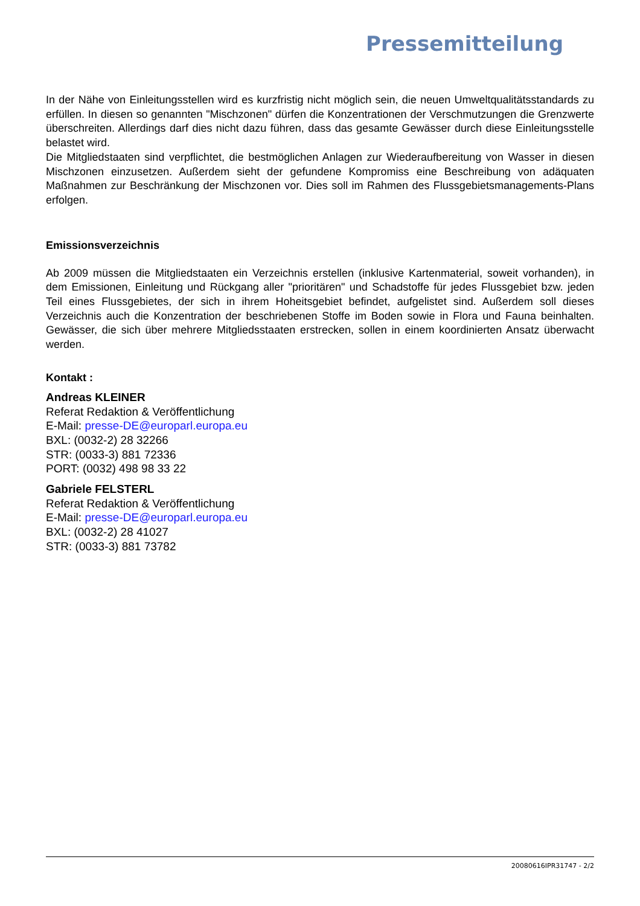Pressemitteilung
In der Nähe von Einleitungsstellen wird es kurzfristig nicht möglich sein, die neuen Umweltqualitätsstandards zu erfüllen. In diesen so genannten "Mischzonen" dürfen die Konzentrationen der Verschmutzungen die Grenzwerte überschreiten. Allerdings darf dies nicht dazu führen, dass das gesamte Gewässer durch diese Einleitungsstelle belastet wird.
Die Mitgliedstaaten sind verpflichtet, die bestmöglichen Anlagen zur Wiederaufbereitung von Wasser in diesen Mischzonen einzusetzen. Außerdem sieht der gefundene Kompromiss eine Beschreibung von adäquaten Maßnahmen zur Beschränkung der Mischzonen vor. Dies soll im Rahmen des Flussgebietsmanagements-Plans erfolgen.
Emissionsverzeichnis
Ab 2009 müssen die Mitgliedstaaten ein Verzeichnis erstellen (inklusive Kartenmaterial, soweit vorhanden), in dem Emissionen, Einleitung und Rückgang aller "prioritären" und Schadstoffe für jedes Flussgebiet bzw. jeden Teil eines Flussgebietes, der sich in ihrem Hoheitsgebiet befindet, aufgelistet sind. Außerdem soll dieses Verzeichnis auch die Konzentration der beschriebenen Stoffe im Boden sowie in Flora und Fauna beinhalten. Gewässer, die sich über mehrere Mitgliedsstaaten erstrecken, sollen in einem koordinierten Ansatz überwacht werden.
Kontakt :
Andreas KLEINER
Referat Redaktion & Veröffentlichung
E-Mail: presse-DE@europarl.europa.eu
BXL: (0032-2) 28 32266
STR: (0033-3) 881 72336
PORT: (0032) 498 98 33 22
Gabriele FELSTERL
Referat Redaktion & Veröffentlichung
E-Mail: presse-DE@europarl.europa.eu
BXL: (0032-2) 28 41027
STR: (0033-3) 881 73782
20080616IPR31747 - 2/2